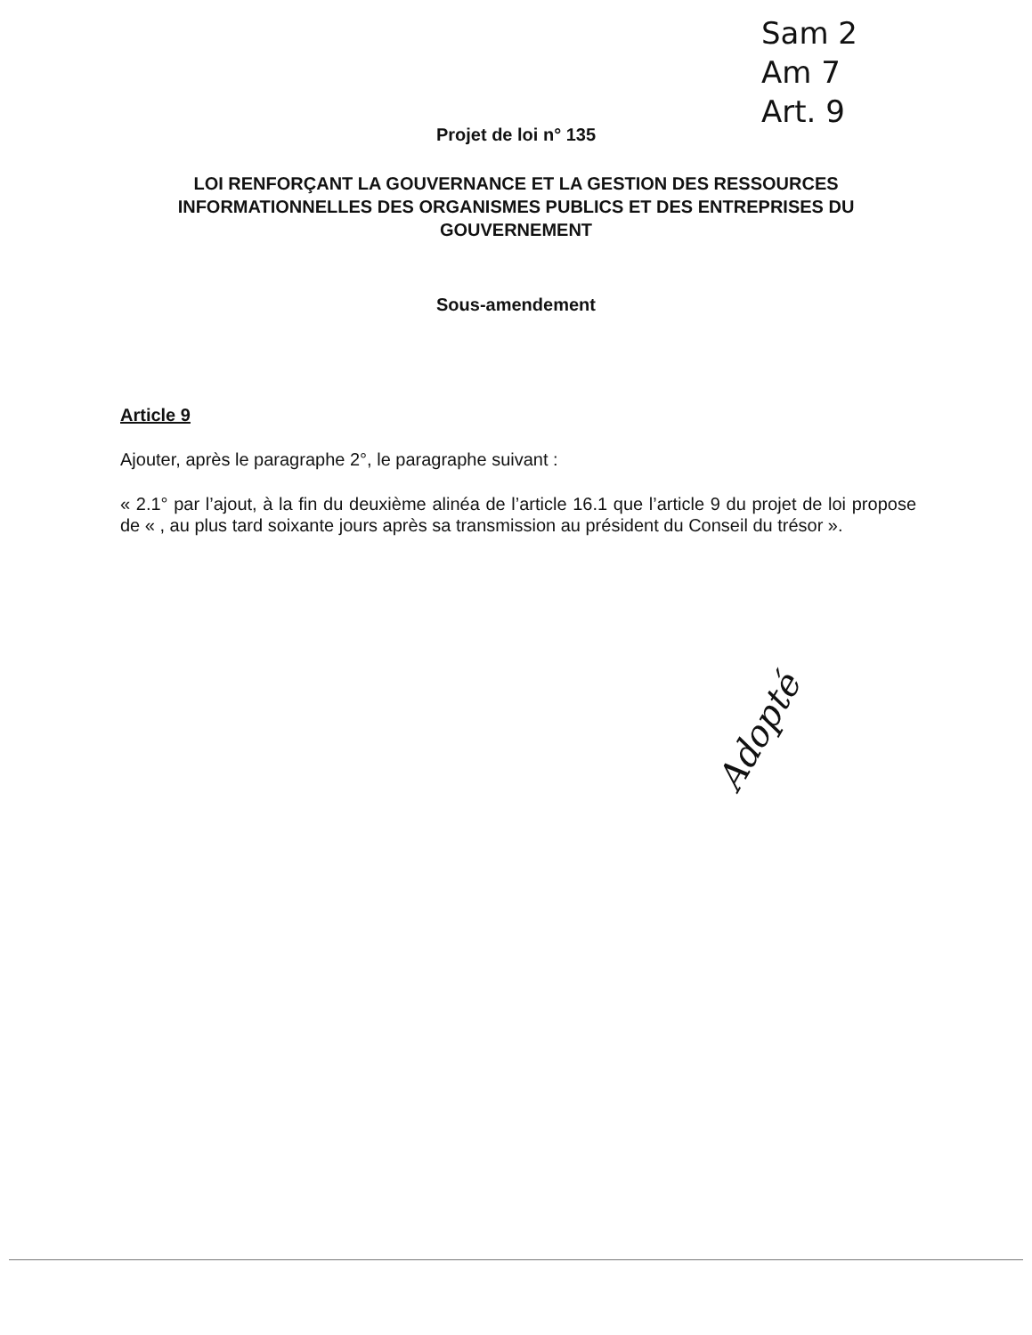Sam 2
Am 7
Art. 9
Projet de loi n° 135
LOI RENFORÇANT LA GOUVERNANCE ET LA GESTION DES RESSOURCES INFORMATIONNELLES DES ORGANISMES PUBLICS ET DES ENTREPRISES DU GOUVERNEMENT
Sous-amendement
Article 9
Ajouter, après le paragraphe 2°, le paragraphe suivant :
« 2.1° par l’ajout, à la fin du deuxième alinéa de l’article 16.1 que l’article 9 du projet de loi propose de « , au plus tard soixante jours après sa transmission au président du Conseil du trésor ».
Adopté